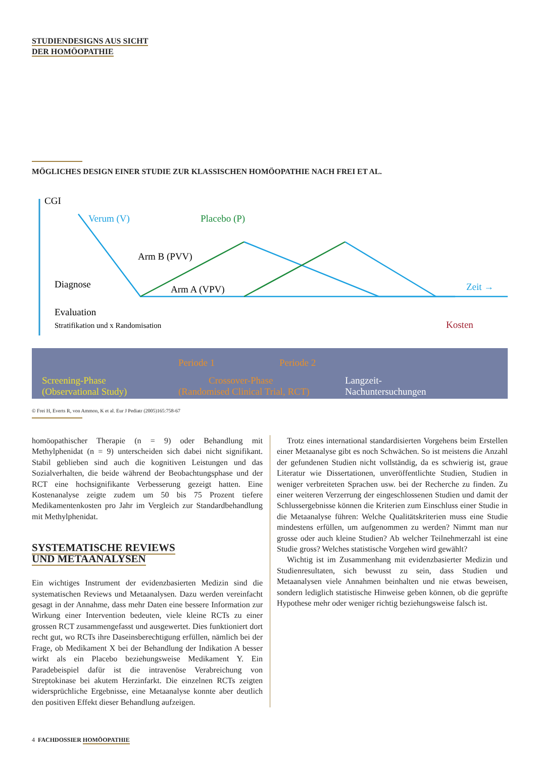STUDIENDESIGNS AUS SICHT
DER HOMÖOPATHIE
MÖGLICHES DESIGN EINER STUDIE ZUR KLASSISCHEN HOMÖOPATHIE NACH FREI ET AL.
CGI
Verum (V)
Placebo (P)
Arm B (PVV)
Arm A (VPV)
Diagnose
Evaluation
Stratifikation und x Randomisation
Zeit →
Kosten
Periode 1
Periode 2
Screening-Phase
(Observational Study)
Crossover-Phase
(Randomised Clinical Trial, RCT)
Langzeit-
Nachuntersuchungen
© Frei H, Everts R, von Ammon, K et al. Eur J Pediatr (2005)165:758-67
homöopathischer Therapie (n = 9) oder Behandlung mit Methylphenidat (n = 9) unterscheiden sich dabei nicht signifikant. Stabil geblieben sind auch die kognitiven Leistungen und das Sozialverhalten, die beide während der Beobachtungsphase und der RCT eine hochsignifikante Verbesserung gezeigt hatten. Eine Kostenanalyse zeigte zudem um 50 bis 75 Prozent tiefere Medikamentenkosten pro Jahr im Vergleich zur Standardbehandlung mit Methylphenidat.
SYSTEMATISCHE REVIEWS
UND METAANALYSEN
Ein wichtiges Instrument der evidenzbasierten Medizin sind die systematischen Reviews und Metaanalysen. Dazu werden vereinfacht gesagt in der Annahme, dass mehr Daten eine bessere Information zur Wirkung einer Intervention bedeuten, viele kleine RCTs zu einer grossen RCT zusammengefasst und ausgewertet. Dies funktioniert dort recht gut, wo RCTs ihre Daseinsberechtigung erfüllen, nämlich bei der Frage, ob Medikament X bei der Behandlung der Indikation A besser wirkt als ein Placebo beziehungsweise Medikament Y. Ein Paradebeispiel dafür ist die intravenöse Verabreichung von Streptokinase bei akutem Herzinfarkt. Die einzelnen RCTs zeigten widersprüchliche Ergebnisse, eine Metaanalyse konnte aber deutlich den positiven Effekt dieser Behandlung aufzeigen.
Trotz eines international standardisierten Vorgehens beim Erstellen einer Metaanalyse gibt es noch Schwächen. So ist meistens die Anzahl der gefundenen Studien nicht vollständig, da es schwierig ist, graue Literatur wie Dissertationen, unveröffentlichte Studien, Studien in weniger verbreiteten Sprachen usw. bei der Recherche zu finden. Zu einer weiteren Verzerrung der eingeschlossenen Studien und damit der Schlussergebnisse können die Kriterien zum Einschluss einer Studie in die Metaanalyse führen: Welche Qualitätskriterien muss eine Studie mindestens erfüllen, um aufgenommen zu werden? Nimmt man nur grosse oder auch kleine Studien? Ab welcher Teilnehmerzahl ist eine Studie gross? Welches statistische Vorgehen wird gewählt?
Wichtig ist im Zusammenhang mit evidenzbasierter Medizin und Studienresultaten, sich bewusst zu sein, dass Studien und Metaanalysen viele Annahmen beinhalten und nie etwas beweisen, sondern lediglich statistische Hinweise geben können, ob die geprüfte Hypothese mehr oder weniger richtig beziehungsweise falsch ist.
4 FACHDOSSIER HOMÖOPATHIE